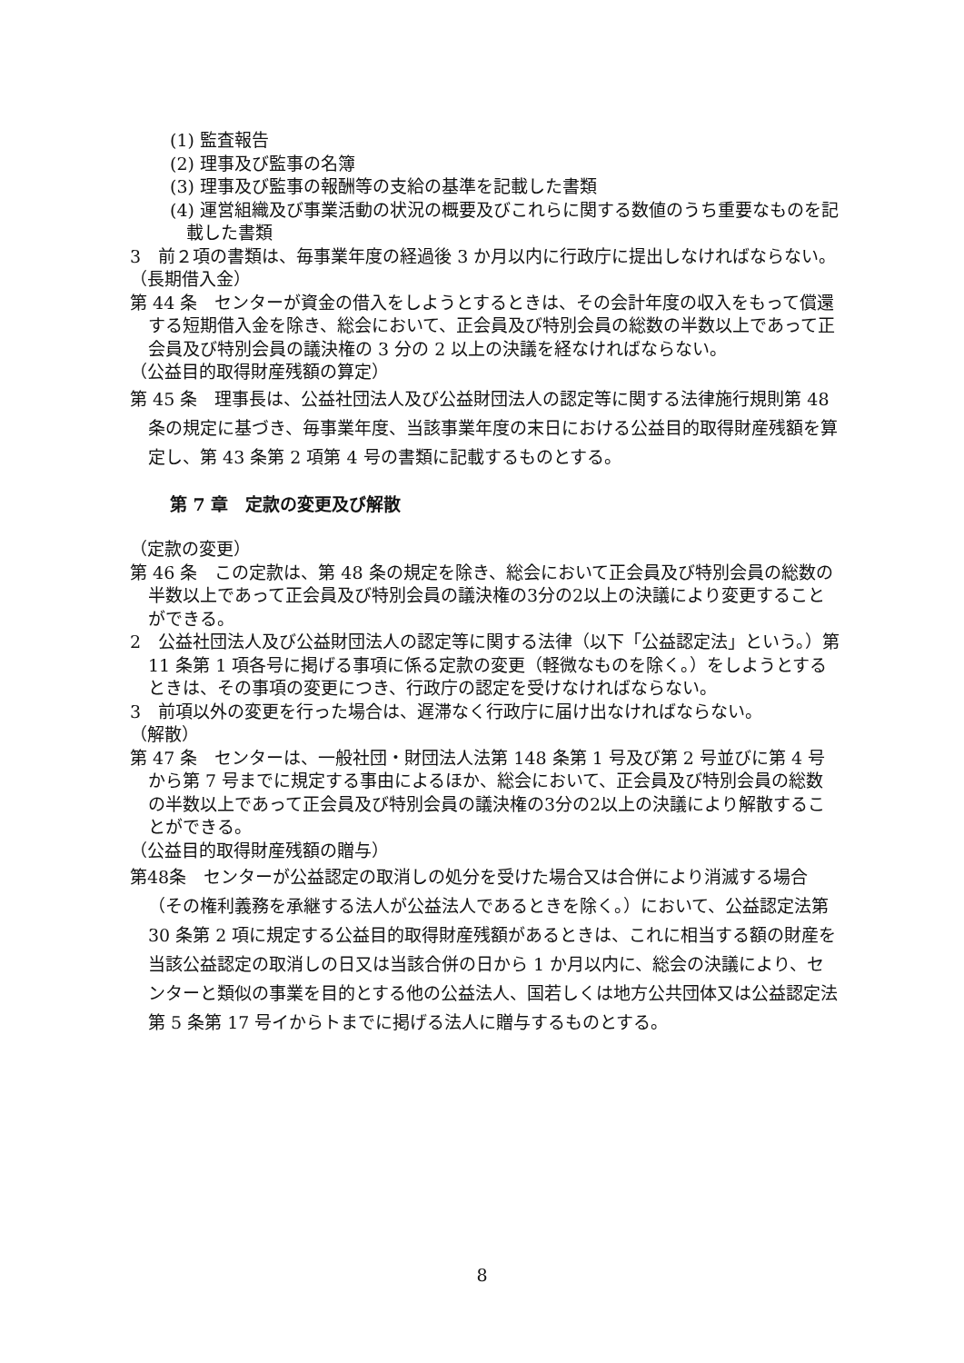(1) 監査報告
(2) 理事及び監事の名簿
(3) 理事及び監事の報酬等の支給の基準を記載した書類
(4) 運営組織及び事業活動の状況の概要及びこれらに関する数値のうち重要なものを記載した書類
3　前２項の書類は、毎事業年度の経過後 3 か月以内に行政庁に提出しなければならない。
（長期借入金）
第 44 条　センターが資金の借入をしようとするときは、その会計年度の収入をもって償還する短期借入金を除き、総会において、正会員及び特別会員の総数の半数以上であって正会員及び特別会員の議決権の 3 分の 2 以上の決議を経なければならない。
（公益目的取得財産残額の算定）
第 45 条　理事長は、公益社団法人及び公益財団法人の認定等に関する法律施行規則第 48 条の規定に基づき、毎事業年度、当該事業年度の末日における公益目的取得財産残額を算定し、第 43 条第 2 項第 4 号の書類に記載するものとする。
第 7 章　定款の変更及び解散
（定款の変更）
第 46 条　この定款は、第 48 条の規定を除き、総会において正会員及び特別会員の総数の半数以上であって正会員及び特別会員の議決権の3分の2以上の決議により変更することができる。
2　公益社団法人及び公益財団法人の認定等に関する法律（以下「公益認定法」という。）第 11 条第 1 項各号に掲げる事項に係る定款の変更（軽微なものを除く。）をしようとするときは、その事項の変更につき、行政庁の認定を受けなければならない。
3　前項以外の変更を行った場合は、遅滞なく行政庁に届け出なければならない。
（解散）
第 47 条　センターは、一般社団・財団法人法第 148 条第 1 号及び第 2 号並びに第 4 号から第 7 号までに規定する事由によるほか、総会において、正会員及び特別会員の総数の半数以上であって正会員及び特別会員の議決権の3分の2以上の決議により解散することができる。
（公益目的取得財産残額の贈与）
第48条　センターが公益認定の取消しの処分を受けた場合又は合併により消滅する場合（その権利義務を承継する法人が公益法人であるときを除く。）において、公益認定法第 30 条第 2 項に規定する公益目的取得財産残額があるときは、これに相当する額の財産を当該公益認定の取消しの日又は当該合併の日から 1 か月以内に、総会の決議により、センターと類似の事業を目的とする他の公益法人、国若しくは地方公共団体又は公益認定法第 5 条第 17 号イからトまでに掲げる法人に贈与するものとする。
8